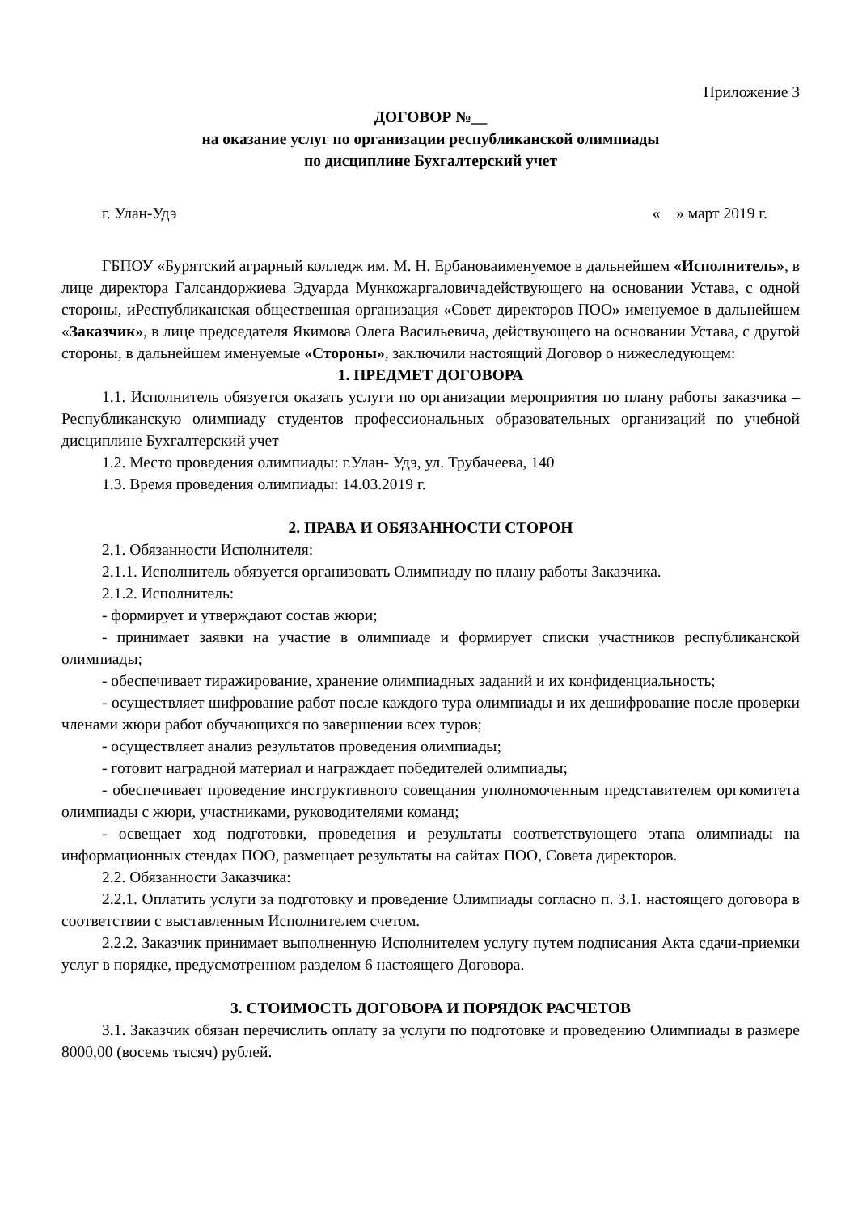Приложение 3
ДОГОВОР №__
на оказание услуг по организации республиканской олимпиады
по дисциплине Бухгалтерский учет
г. Улан-Удэ « » март 2019 г.
ГБПОУ «Бурятский аграрный колледж им. М. Н. Ербановаименуемое в дальнейшем «Исполнитель», в лице директора Галсандоржиева Эдуарда Мункожаргаловичадействующего на основании Устава, с одной стороны, иРеспубликанская общественная организация «Совет директоров ПОО» именуемое в дальнейшем «Заказчик», в лице председателя Якимова Олега Васильевича, действующего на основании Устава, с другой стороны, в дальнейшем именуемые «Стороны», заключили настоящий Договор о нижеследующем:
1. ПРЕДМЕТ ДОГОВОРА
1.1. Исполнитель обязуется оказать услуги по организации мероприятия по плану работы заказчика – Республиканскую олимпиаду студентов профессиональных образовательных организаций по учебной дисциплине Бухгалтерский учет
1.2. Место проведения олимпиады: г.Улан- Удэ, ул. Трубачеева, 140
1.3. Время проведения олимпиады: 14.03.2019 г.
2. ПРАВА И ОБЯЗАННОСТИ СТОРОН
2.1. Обязанности Исполнителя:
2.1.1. Исполнитель обязуется организовать Олимпиаду по плану работы Заказчика.
2.1.2. Исполнитель:
- формирует и утверждают состав жюри;
- принимает заявки на участие в олимпиаде и формирует списки участников республиканской олимпиады;
- обеспечивает тиражирование, хранение олимпиадных заданий и их конфиденциальность;
- осуществляет шифрование работ после каждого тура олимпиады и их дешифрование после проверки членами жюри работ обучающихся по завершении всех туров;
- осуществляет анализ результатов проведения олимпиады;
- готовит наградной материал и награждает победителей олимпиады;
- обеспечивает проведение инструктивного совещания уполномоченным представителем оргкомитета олимпиады с жюри, участниками, руководителями команд;
- освещает ход подготовки, проведения и результаты соответствующего этапа олимпиады на информационных стендах ПОО, размещает результаты на сайтах ПОО, Совета директоров.
2.2. Обязанности Заказчика:
2.2.1. Оплатить услуги за подготовку и проведение Олимпиады согласно п. 3.1. настоящего договора в соответствии с выставленным Исполнителем счетом.
2.2.2. Заказчик принимает выполненную Исполнителем услугу путем подписания Акта сдачи-приемки услуг в порядке, предусмотренном разделом 6 настоящего Договора.
3. СТОИМОСТЬ ДОГОВОРА И ПОРЯДОК РАСЧЕТОВ
3.1. Заказчик обязан перечислить оплату за услуги по подготовке и проведению Олимпиады в размере 8000,00 (восемь тысяч) рублей.